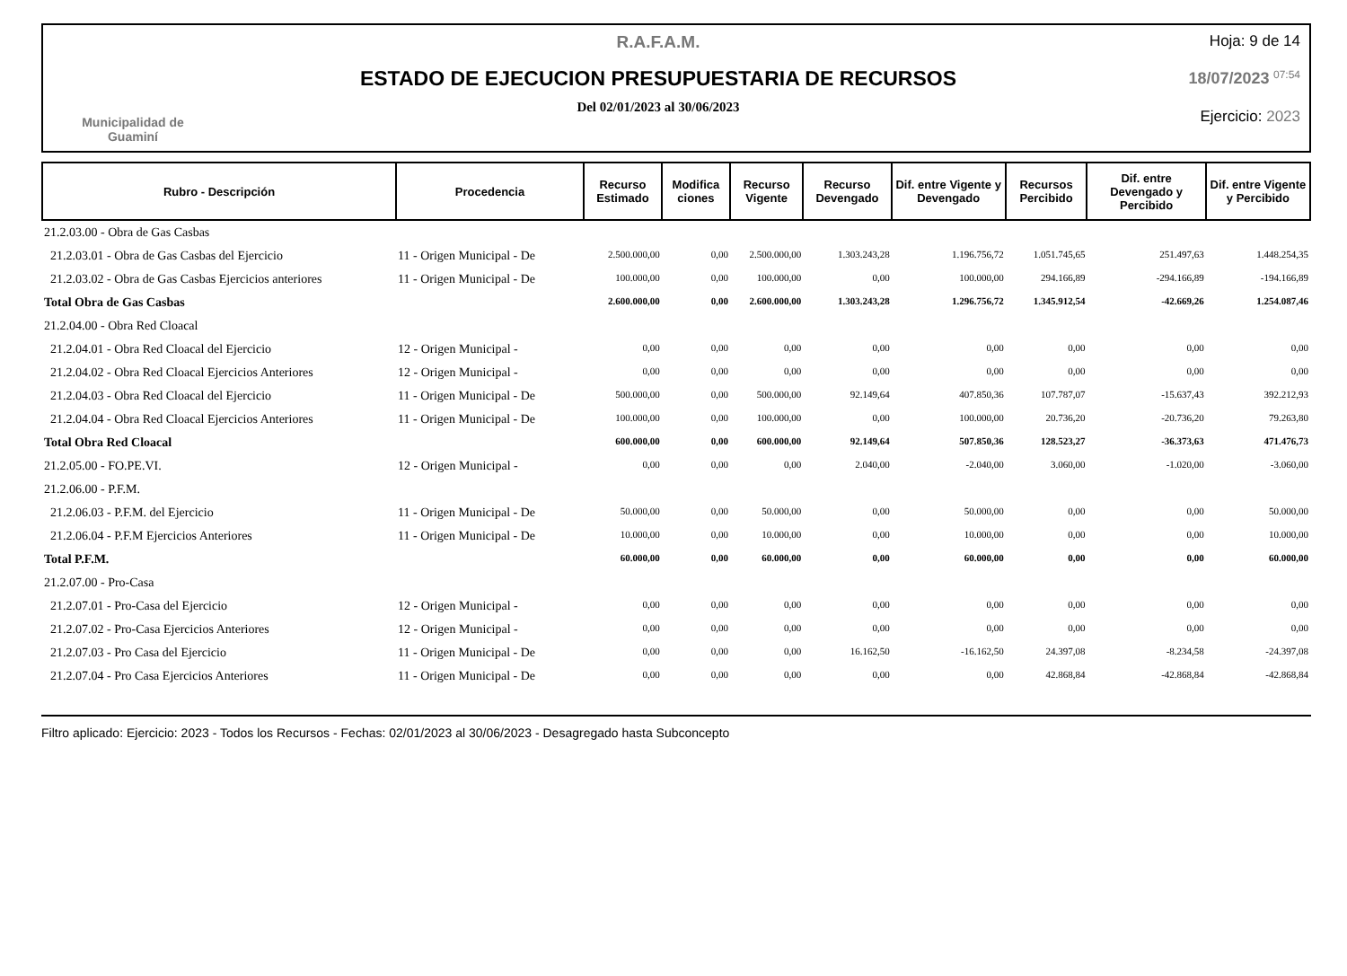Municipalidad de
Guaminí
R.A.F.A.M.
ESTADO DE EJECUCION PRESUPUESTARIA DE RECURSOS
Del 02/01/2023 al 30/06/2023
Hoja: 9 de 14
18/07/2023 <sup>07:54</sup>
Ejercicio: 2023
| Rubro - Descripción | Procedencia | Recurso Estimado | Modifica ciones | Recurso Vigente | Recurso Devengado | Dif. entre Vigente y Devengado | Recursos Percibido | Dif. entre Devengado y Percibido | Dif. entre Vigente y Percibido |
| --- | --- | --- | --- | --- | --- | --- | --- | --- | --- |
| 21.2.03.00 - Obra de Gas Casbas | | | | | | | | | |
| 21.2.03.01 - Obra de Gas Casbas del Ejercicio | 11 - Origen Municipal - De | 2.500.000,00 | 0,00 | 2.500.000,00 | 1.303.243,28 | 1.196.756,72 | 1.051.745,65 | 251.497,63 | 1.448.254,35 |
| 21.2.03.02 - Obra de Gas Casbas Ejercicios anteriores | 11 - Origen Municipal - De | 100.000,00 | 0,00 | 100.000,00 | 0,00 | 100.000,00 | 294.166,89 | -294.166,89 | -194.166,89 |
| Total Obra de Gas Casbas | | 2.600.000,00 | 0,00 | 2.600.000,00 | 1.303.243,28 | 1.296.756,72 | 1.345.912,54 | -42.669,26 | 1.254.087,46 |
| 21.2.04.00 - Obra Red Cloacal | | | | | | | | | |
| 21.2.04.01 - Obra Red Cloacal del Ejercicio | 12 - Origen Municipal - | 0,00 | 0,00 | 0,00 | 0,00 | 0,00 | 0,00 | 0,00 | 0,00 |
| 21.2.04.02 - Obra Red Cloacal Ejercicios Anteriores | 12 - Origen Municipal - | 0,00 | 0,00 | 0,00 | 0,00 | 0,00 | 0,00 | 0,00 | 0,00 |
| 21.2.04.03 - Obra Red Cloacal del Ejercicio | 11 - Origen Municipal - De | 500.000,00 | 0,00 | 500.000,00 | 92.149,64 | 407.850,36 | 107.787,07 | -15.637,43 | 392.212,93 |
| 21.2.04.04 - Obra Red Cloacal Ejercicios Anteriores | 11 - Origen Municipal - De | 100.000,00 | 0,00 | 100.000,00 | 0,00 | 100.000,00 | 20.736,20 | -20.736,20 | 79.263,80 |
| Total Obra Red Cloacal | | 600.000,00 | 0,00 | 600.000,00 | 92.149,64 | 507.850,36 | 128.523,27 | -36.373,63 | 471.476,73 |
| 21.2.05.00 - FO.PE.VI. | 12 - Origen Municipal - | 0,00 | 0,00 | 0,00 | 2.040,00 | -2.040,00 | 3.060,00 | -1.020,00 | -3.060,00 |
| 21.2.06.00 - P.F.M. | | | | | | | | | |
| 21.2.06.03 - P.F.M. del Ejercicio | 11 - Origen Municipal - De | 50.000,00 | 0,00 | 50.000,00 | 0,00 | 50.000,00 | 0,00 | 0,00 | 50.000,00 |
| 21.2.06.04 - P.F.M Ejercicios Anteriores | 11 - Origen Municipal - De | 10.000,00 | 0,00 | 10.000,00 | 0,00 | 10.000,00 | 0,00 | 0,00 | 10.000,00 |
| Total P.F.M. | | 60.000,00 | 0,00 | 60.000,00 | 0,00 | 60.000,00 | 0,00 | 0,00 | 60.000,00 |
| 21.2.07.00 - Pro-Casa | | | | | | | | | |
| 21.2.07.01 - Pro-Casa del Ejercicio | 12 - Origen Municipal - | 0,00 | 0,00 | 0,00 | 0,00 | 0,00 | 0,00 | 0,00 | 0,00 |
| 21.2.07.02 - Pro-Casa Ejercicios Anteriores | 12 - Origen Municipal - | 0,00 | 0,00 | 0,00 | 0,00 | 0,00 | 0,00 | 0,00 | 0,00 |
| 21.2.07.03 - Pro Casa del Ejercicio | 11 - Origen Municipal - De | 0,00 | 0,00 | 0,00 | 16.162,50 | -16.162,50 | 24.397,08 | -8.234,58 | -24.397,08 |
| 21.2.07.04 - Pro Casa Ejercicios Anteriores | 11 - Origen Municipal - De | 0,00 | 0,00 | 0,00 | 0,00 | 0,00 | 42.868,84 | -42.868,84 | -42.868,84 |
Filtro aplicado: Ejercicio: 2023 - Todos los Recursos - Fechas: 02/01/2023 al 30/06/2023 - Desagregado hasta Subconcepto